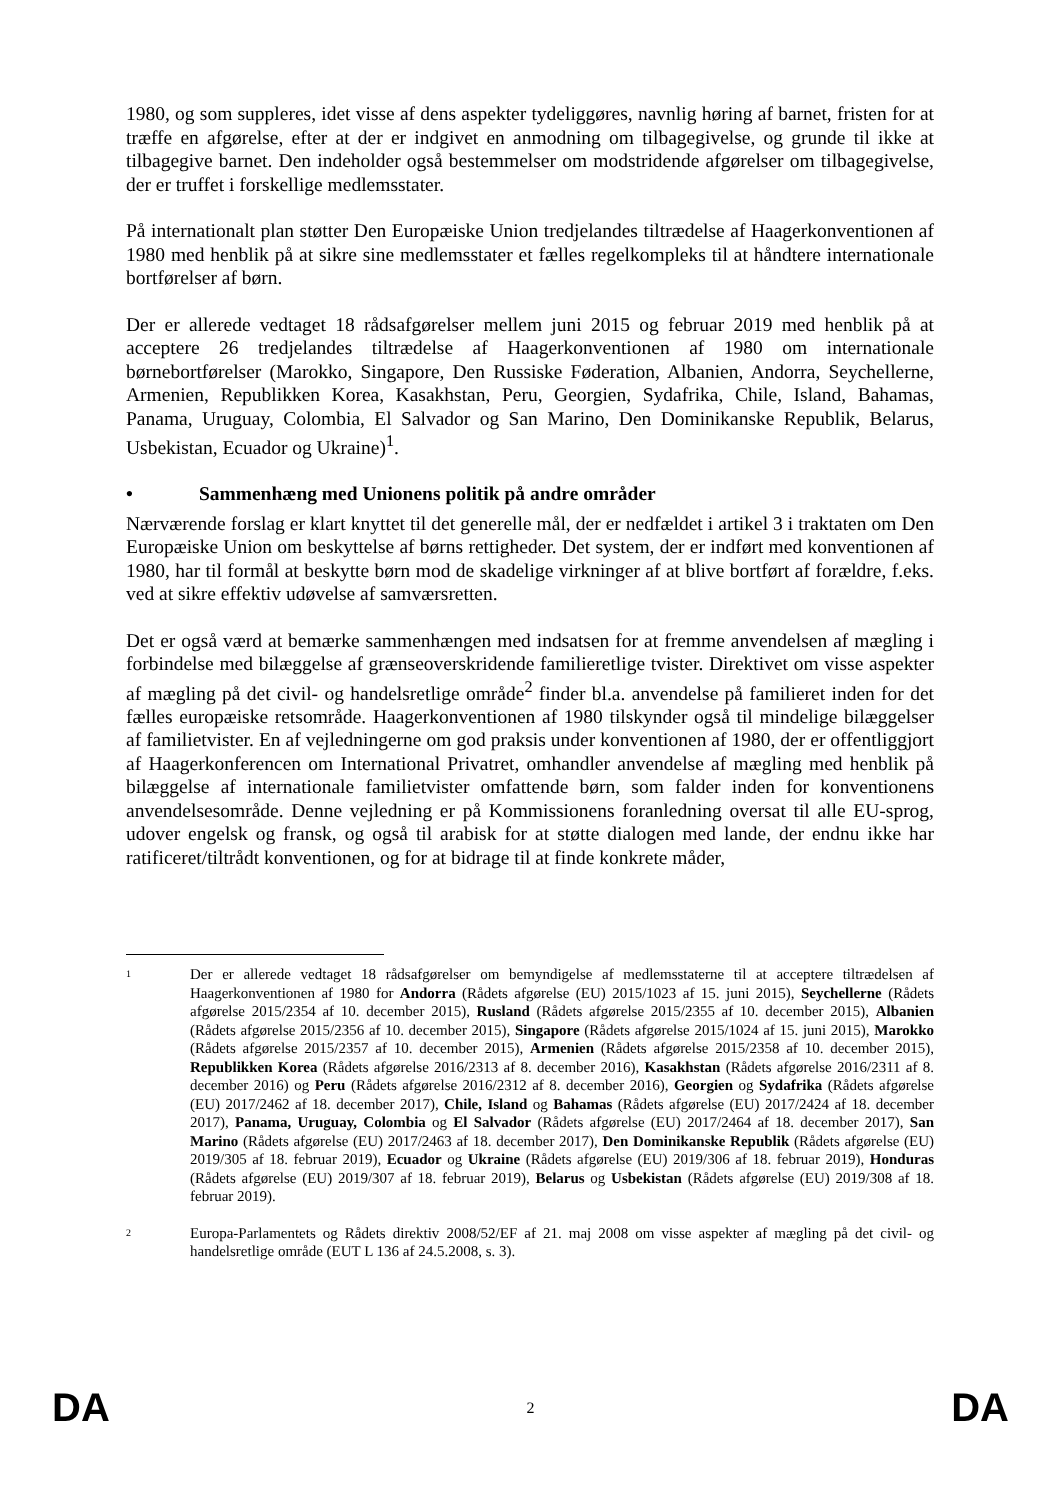1980, og som suppleres, idet visse af dens aspekter tydeliggøres, navnlig høring af barnet, fristen for at træffe en afgørelse, efter at der er indgivet en anmodning om tilbagegivelse, og grunde til ikke at tilbagegive barnet. Den indeholder også bestemmelser om modstridende afgørelser om tilbagegivelse, der er truffet i forskellige medlemsstater.
På internationalt plan støtter Den Europæiske Union tredjelandes tiltrædelse af Haagerkonventionen af 1980 med henblik på at sikre sine medlemsstater et fælles regelkompleks til at håndtere internationale bortførelser af børn.
Der er allerede vedtaget 18 rådsafgørelser mellem juni 2015 og februar 2019 med henblik på at acceptere 26 tredjelandes tiltrædelse af Haagerkonventionen af 1980 om internationale børnebortførelser (Marokko, Singapore, Den Russiske Føderation, Albanien, Andorra, Seychellerne, Armenien, Republikken Korea, Kasakhstan, Peru, Georgien, Sydafrika, Chile, Island, Bahamas, Panama, Uruguay, Colombia, El Salvador og San Marino, Den Dominikanske Republik, Belarus, Usbekistan, Ecuador og Ukraine)<sup>1</sup>.
• Sammenhæng med Unionens politik på andre områder
Nærværende forslag er klart knyttet til det generelle mål, der er nedfældet i artikel 3 i traktaten om Den Europæiske Union om beskyttelse af børns rettigheder. Det system, der er indført med konventionen af 1980, har til formål at beskytte børn mod de skadelige virkninger af at blive bortført af forældre, f.eks. ved at sikre effektiv udøvelse af samværsretten.
Det er også værd at bemærke sammenhængen med indsatsen for at fremme anvendelsen af mægling i forbindelse med bilæggelse af grænseoverskridende familieretlige tvister. Direktivet om visse aspekter af mægling på det civil- og handelsretlige område<sup>2</sup> finder bl.a. anvendelse på familieret inden for det fælles europæiske retsområde. Haagerkonventionen af 1980 tilskynder også til mindelige bilæggelser af familietvister. En af vejledningerne om god praksis under konventionen af 1980, der er offentliggjort af Haagerkonferencen om International Privatret, omhandler anvendelse af mægling med henblik på bilæggelse af internationale familietvister omfattende børn, som falder inden for konventionens anvendelsesområde. Denne vejledning er på Kommissionens foranledning oversat til alle EU-sprog, udover engelsk og fransk, og også til arabisk for at støtte dialogen med lande, der endnu ikke har ratificeret/tiltrådt konventionen, og for at bidrage til at finde konkrete måder,
1
Der er allerede vedtaget 18 rådsafgørelser om bemyndigelse af medlemsstaterne til at acceptere tiltrædelsen af Haagerkonventionen af 1980 for Andorra (Rådets afgørelse (EU) 2015/1023 af 15. juni 2015), Seychellerne (Rådets afgørelse 2015/2354 af 10. december 2015), Rusland (Rådets afgørelse 2015/2355 af 10. december 2015), Albanien (Rådets afgørelse 2015/2356 af 10. december 2015), Singapore (Rådets afgørelse 2015/1024 af 15. juni 2015), Marokko (Rådets afgørelse 2015/2357 af 10. december 2015), Armenien (Rådets afgørelse 2015/2358 af 10. december 2015), Republikken Korea (Rådets afgørelse 2016/2313 af 8. december 2016), Kasakhstan (Rådets afgørelse 2016/2311 af 8. december 2016) og Peru (Rådets afgørelse 2016/2312 af 8. december 2016), Georgien og Sydafrika (Rådets afgørelse (EU) 2017/2462 af 18. december 2017), Chile, Island og Bahamas (Rådets afgørelse (EU) 2017/2424 af 18. december 2017), Panama, Uruguay, Colombia og El Salvador (Rådets afgørelse (EU) 2017/2464 af 18. december 2017), San Marino (Rådets afgørelse (EU) 2017/2463 af 18. december 2017), Den Dominikanske Republik (Rådets afgørelse (EU) 2019/305 af 18. februar 2019), Ecuador og Ukraine (Rådets afgørelse (EU) 2019/306 af 18. februar 2019), Honduras (Rådets afgørelse (EU) 2019/307 af 18. februar 2019), Belarus og Usbekistan (Rådets afgørelse (EU) 2019/308 af 18. februar 2019).
2
Europa-Parlamentets og Rådets direktiv 2008/52/EF af 21. maj 2008 om visse aspekter af mægling på det civil- og handelsretlige område (EUT L 136 af 24.5.2008, s. 3).
DA 2 DA